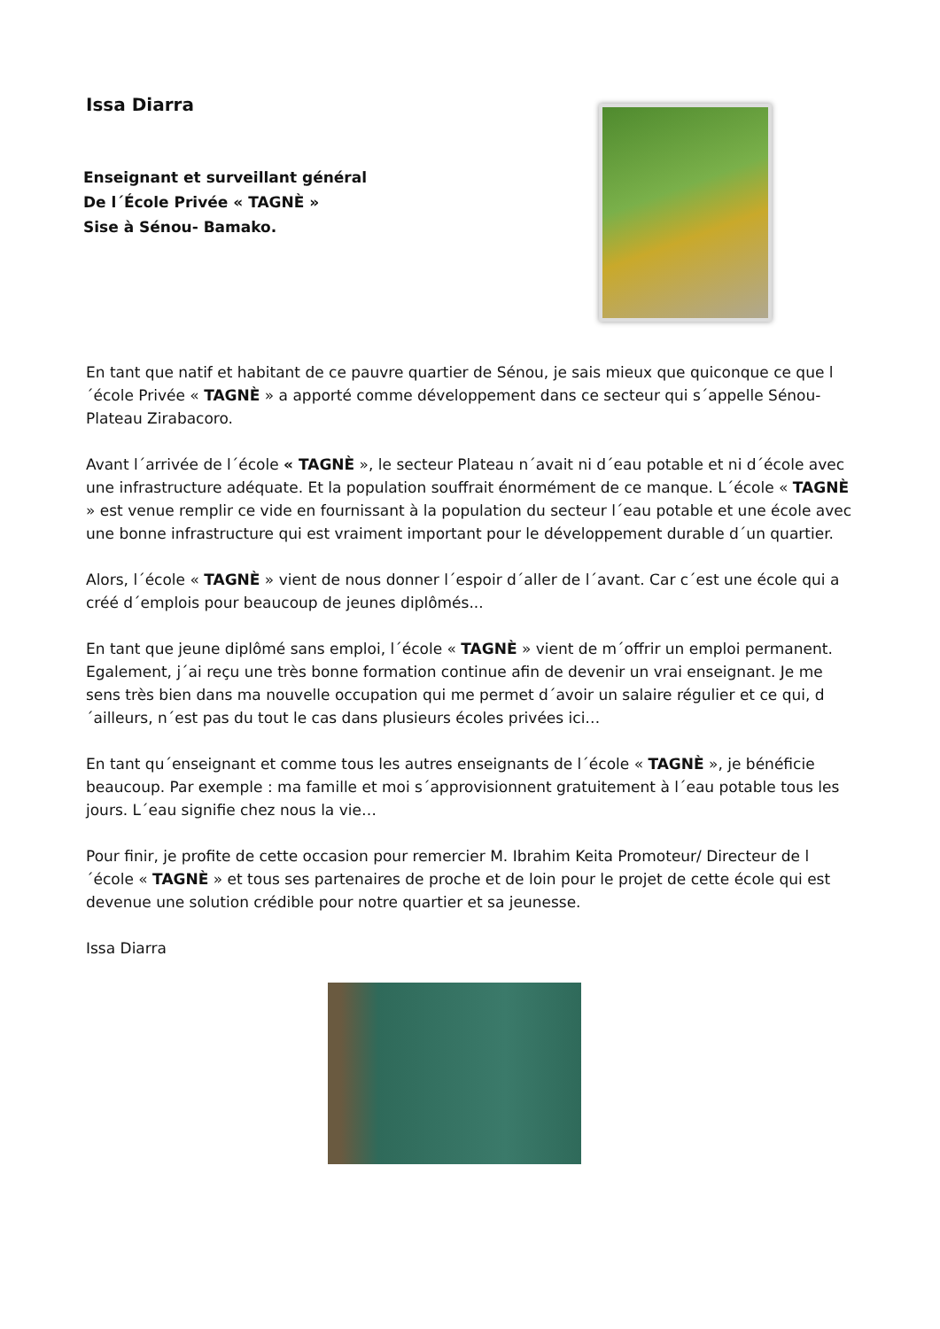Issa Diarra
Enseignant et surveillant général
De l´École Privée « TAGNÈ »
Sise à Sénou- Bamako.
En tant que natif et habitant de ce pauvre quartier de Sénou, je sais mieux que quiconque ce que l´école Privée « TAGNÈ » a apporté comme développement dans ce secteur qui s´appelle Sénou-Plateau Zirabacoro.
Avant l´arrivée de l´école « TAGNÈ », le secteur Plateau n´avait ni d´eau potable et ni d´école avec une infrastructure adéquate. Et la population souffrait énormément de ce manque. L´école « TAGNÈ » est venue remplir ce vide en fournissant à la population du secteur l´eau potable et une école avec une bonne infrastructure qui est vraiment important pour le développement durable d´un quartier.
Alors, l´école « TAGNÈ » vient de nous donner l´espoir d´aller de l´avant. Car c´est une école qui a créé d´emplois pour beaucoup de jeunes diplômés...
En tant que jeune diplômé sans emploi, l´école « TAGNÈ » vient de m´offrir un emploi permanent. Egalement, j´ai reçu une très bonne formation continue afin de devenir un vrai enseignant. Je me sens très bien dans ma nouvelle occupation qui me permet d´avoir un salaire régulier et ce qui, d´ailleurs, n´est pas du tout le cas dans plusieurs écoles privées ici…
En tant qu´enseignant et comme tous les autres enseignants de l´école « TAGNÈ », je bénéficie beaucoup. Par exemple : ma famille et moi s´approvisionnent gratuitement à l´eau potable tous les jours. L´eau signifie chez nous la vie…
Pour finir, je profite de cette occasion pour remercier M. Ibrahim Keita Promoteur/ Directeur de l´école « TAGNÈ » et tous ses partenaires de proche et de loin pour le projet de cette école qui est devenue une solution crédible pour notre quartier et sa jeunesse.
Issa Diarra